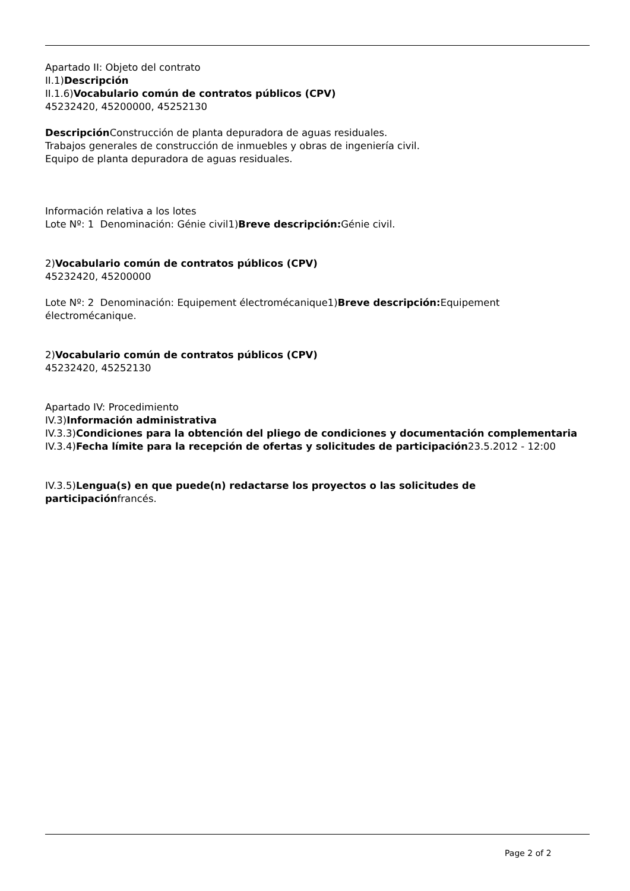Apartado II: Objeto del contrato
II.1)Descripción
II.1.6)Vocabulario común de contratos públicos (CPV)
45232420, 45200000, 45252130
Descripción Construcción de planta depuradora de aguas residuales.
Trabajos generales de construcción de inmuebles y obras de ingeniería civil.
Equipo de planta depuradora de aguas residuales.
Información relativa a los lotes
Lote Nº: 1 Denominación: Génie civil1)Breve descripción: Génie civil.
2)Vocabulario común de contratos públicos (CPV)
45232420, 45200000
Lote Nº: 2 Denominación: Equipement électromécanique1)Breve descripción: Equipement électromécanique.
2)Vocabulario común de contratos públicos (CPV)
45232420, 45252130
Apartado IV: Procedimiento
IV.3)Información administrativa
IV.3.3)Condiciones para la obtención del pliego de condiciones y documentación complementaria
IV.3.4)Fecha límite para la recepción de ofertas y solicitudes de participación23.5.2012 - 12:00
IV.3.5)Lengua(s) en que puede(n) redactarse los proyectos o las solicitudes de participaciónfrancés.
Page 2 of 2